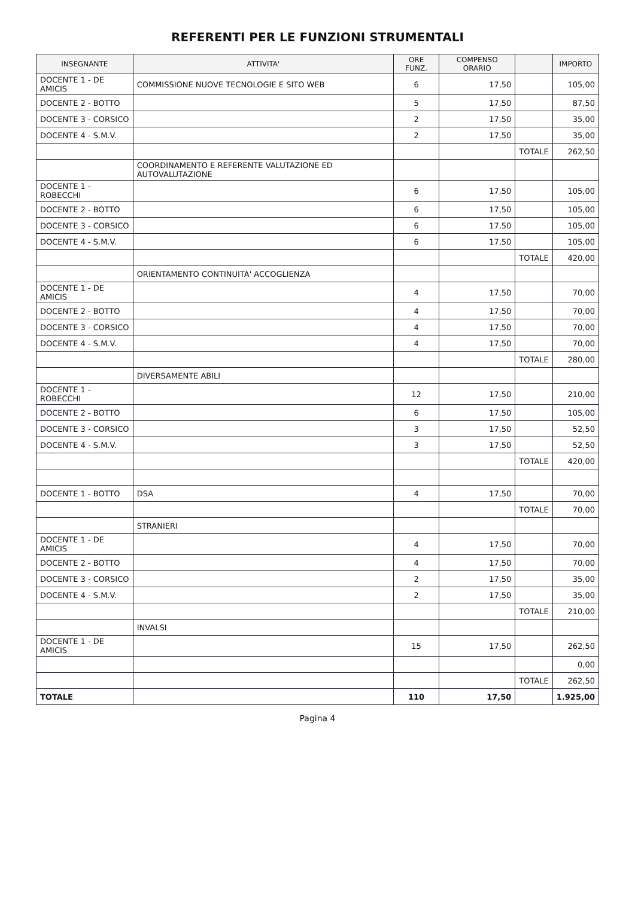REFERENTI PER LE FUNZIONI STRUMENTALI
| INSEGNANTE | ATTIVITA' | ORE FUNZ. | COMPENSO ORARIO | | IMPORTO |
| --- | --- | --- | --- | --- | --- |
| DOCENTE 1 - DE AMICIS | COMMISSIONE NUOVE TECNOLOGIE E SITO WEB | 6 | 17,50 | | 105,00 |
| DOCENTE 2 - BOTTO | | 5 | 17,50 | | 87,50 |
| DOCENTE 3 - CORSICO | | 2 | 17,50 | | 35,00 |
| DOCENTE 4 - S.M.V. | | 2 | 17,50 | | 35,00 |
| | | | | TOTALE | 262,50 |
| | COORDINAMENTO E REFERENTE VALUTAZIONE ED AUTOVALUTAZIONE | | | | |
| DOCENTE 1 - ROBECCHI | | 6 | 17,50 | | 105,00 |
| DOCENTE 2 - BOTTO | | 6 | 17,50 | | 105,00 |
| DOCENTE 3 - CORSICO | | 6 | 17,50 | | 105,00 |
| DOCENTE 4 - S.M.V. | | 6 | 17,50 | | 105,00 |
| | | | | TOTALE | 420,00 |
| | ORIENTAMENTO CONTINUITA' ACCOGLIENZA | | | | |
| DOCENTE 1 - DE AMICIS | | 4 | 17,50 | | 70,00 |
| DOCENTE 2 - BOTTO | | 4 | 17,50 | | 70,00 |
| DOCENTE 3 - CORSICO | | 4 | 17,50 | | 70,00 |
| DOCENTE 4 - S.M.V. | | 4 | 17,50 | | 70,00 |
| | | | | TOTALE | 280,00 |
| | DIVERSAMENTE ABILI | | | | |
| DOCENTE 1 - ROBECCHI | | 12 | 17,50 | | 210,00 |
| DOCENTE 2 - BOTTO | | 6 | 17,50 | | 105,00 |
| DOCENTE 3 - CORSICO | | 3 | 17,50 | | 52,50 |
| DOCENTE 4 - S.M.V. | | 3 | 17,50 | | 52,50 |
| | | | | TOTALE | 420,00 |
| DOCENTE 1 - BOTTO | DSA | 4 | 17,50 | | 70,00 |
| | | | | TOTALE | 70,00 |
| | STRANIERI | | | | |
| DOCENTE 1 - DE AMICIS | | 4 | 17,50 | | 70,00 |
| DOCENTE 2 - BOTTO | | 4 | 17,50 | | 70,00 |
| DOCENTE 3 - CORSICO | | 2 | 17,50 | | 35,00 |
| DOCENTE 4 - S.M.V. | | 2 | 17,50 | | 35,00 |
| | | | | TOTALE | 210,00 |
| | INVALSI | | | | |
| DOCENTE 1 - DE AMICIS | | 15 | 17,50 | | 262,50 |
| | | | | | 0,00 |
| | | | | TOTALE | 262,50 |
| TOTALE | | 110 | 17,50 | | 1.925,00 |
Pagina 4